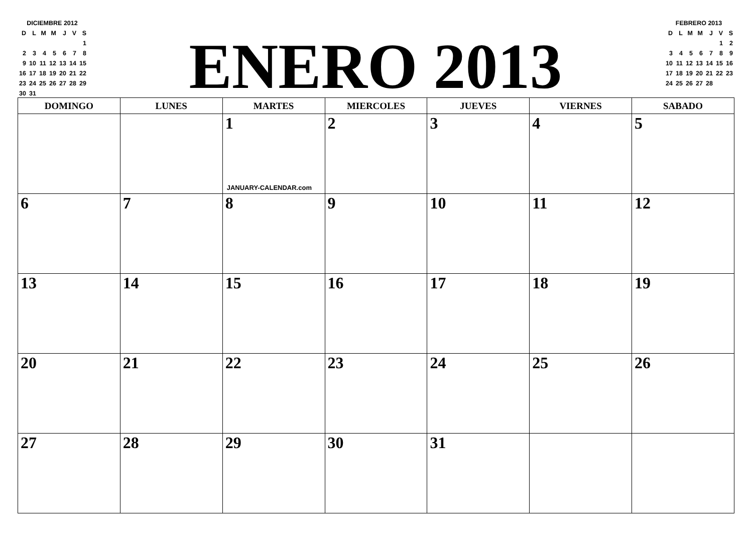| DICIEMBRE 2012 | | | | | | |
| D | L | M | M | J | V | S |
| | | | | | | 1 |
| 2 | 3 | 4 | 5 | 6 | 7 | 8 |
| 9 | 10 | 11 | 12 | 13 | 14 | 15 |
| 16 | 17 | 18 | 19 | 20 | 21 | 22 |
| 23 | 24 | 25 | 26 | 27 | 28 | 29 |
| 30 | 31 | | | | | |
ENERO 2013
| FEBRERO 2013 | | | | | | |
| D | L | M | M | J | V | S |
| | | | | | 1 | 2 |
| 3 | 4 | 5 | 6 | 7 | 8 | 9 |
| 10 | 11 | 12 | 13 | 14 | 15 | 16 |
| 17 | 18 | 19 | 20 | 21 | 22 | 23 |
| 24 | 25 | 26 | 27 | 28 | | |
| DOMINGO | LUNES | MARTES | MIERCOLES | JUEVES | VIERNES | SABADO |
| --- | --- | --- | --- | --- | --- | --- |
| | | 1 JANUARY-CALENDAR.com | 2 | 3 | 4 | 5 |
| 6 | 7 | 8 | 9 | 10 | 11 | 12 |
| 13 | 14 | 15 | 16 | 17 | 18 | 19 |
| 20 | 21 | 22 | 23 | 24 | 25 | 26 |
| 27 | 28 | 29 | 30 | 31 | | |